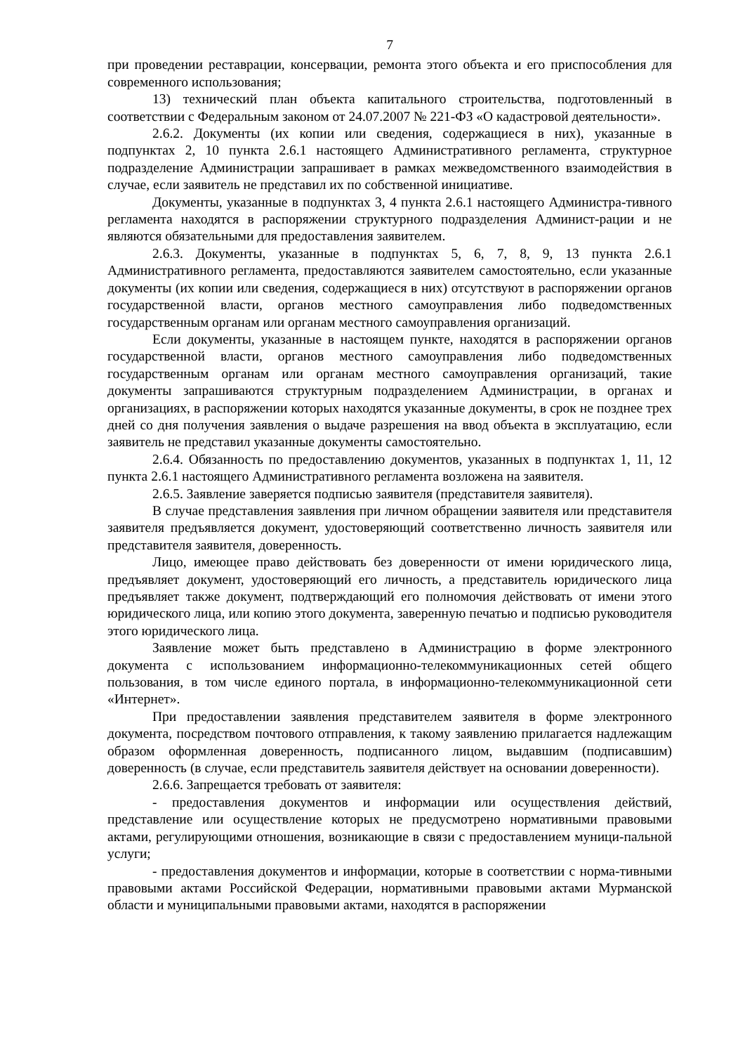7
при проведении реставрации, консервации, ремонта этого объекта и его приспособления для современного использования;
13) технический план объекта капитального строительства, подготовленный в соответствии с Федеральным законом от 24.07.2007 № 221-ФЗ «О кадастровой деятельности».
2.6.2. Документы (их копии или сведения, содержащиеся в них), указанные в подпунктах 2, 10 пункта 2.6.1 настоящего Административного регламента, структурное подразделение Администрации запрашивает в рамках межведомственного взаимодействия в случае, если заявитель не представил их по собственной инициативе.
Документы, указанные в подпунктах 3, 4 пункта 2.6.1 настоящего Администра-тивного регламента находятся в распоряжении структурного подразделения Админист-рации и не являются обязательными для предоставления заявителем.
2.6.3. Документы, указанные в подпунктах 5, 6, 7, 8, 9, 13 пункта 2.6.1 Административного регламента, предоставляются заявителем самостоятельно, если указанные документы (их копии или сведения, содержащиеся в них) отсутствуют в распоряжении органов государственной власти, органов местного самоуправления либо подведомственных государственным органам или органам местного самоуправления организаций.
Если документы, указанные в настоящем пункте, находятся в распоряжении органов государственной власти, органов местного самоуправления либо подведомственных государственным органам или органам местного самоуправления организаций, такие документы запрашиваются структурным подразделением Администрации, в органах и организациях, в распоряжении которых находятся указанные документы, в срок не позднее трех дней со дня получения заявления о выдаче разрешения на ввод объекта в эксплуатацию, если заявитель не представил указанные документы самостоятельно.
2.6.4. Обязанность по предоставлению документов, указанных в подпунктах 1, 11, 12 пункта 2.6.1 настоящего Административного регламента возложена на заявителя.
2.6.5. Заявление заверяется подписью заявителя (представителя заявителя).
В случае представления заявления при личном обращении заявителя или представителя заявителя предъявляется документ, удостоверяющий соответственно личность заявителя или представителя заявителя, доверенность.
Лицо, имеющее право действовать без доверенности от имени юридического лица, предъявляет документ, удостоверяющий его личность, а представитель юридического лица предъявляет также документ, подтверждающий его полномочия действовать от имени этого юридического лица, или копию этого документа, заверенную печатью и подписью руководителя этого юридического лица.
Заявление может быть представлено в Администрацию в форме электронного документа с использованием информационно-телекоммуникационных сетей общего пользования, в том числе единого портала, в информационно-телекоммуникационной сети «Интернет».
При предоставлении заявления представителем заявителя в форме электронного документа, посредством почтового отправления, к такому заявлению прилагается надлежащим образом оформленная доверенность, подписанного лицом, выдавшим (подписавшим) доверенность (в случае, если представитель заявителя действует на основании доверенности).
2.6.6. Запрещается требовать от заявителя:
- предоставления документов и информации или осуществления действий, представление или осуществление которых не предусмотрено нормативными правовыми актами, регулирующими отношения, возникающие в связи с предоставлением муници-пальной услуги;
- предоставления документов и информации, которые в соответствии с норма-тивными правовыми актами Российской Федерации, нормативными правовыми актами Мурманской области и муниципальными правовыми актами, находятся в распоряжении